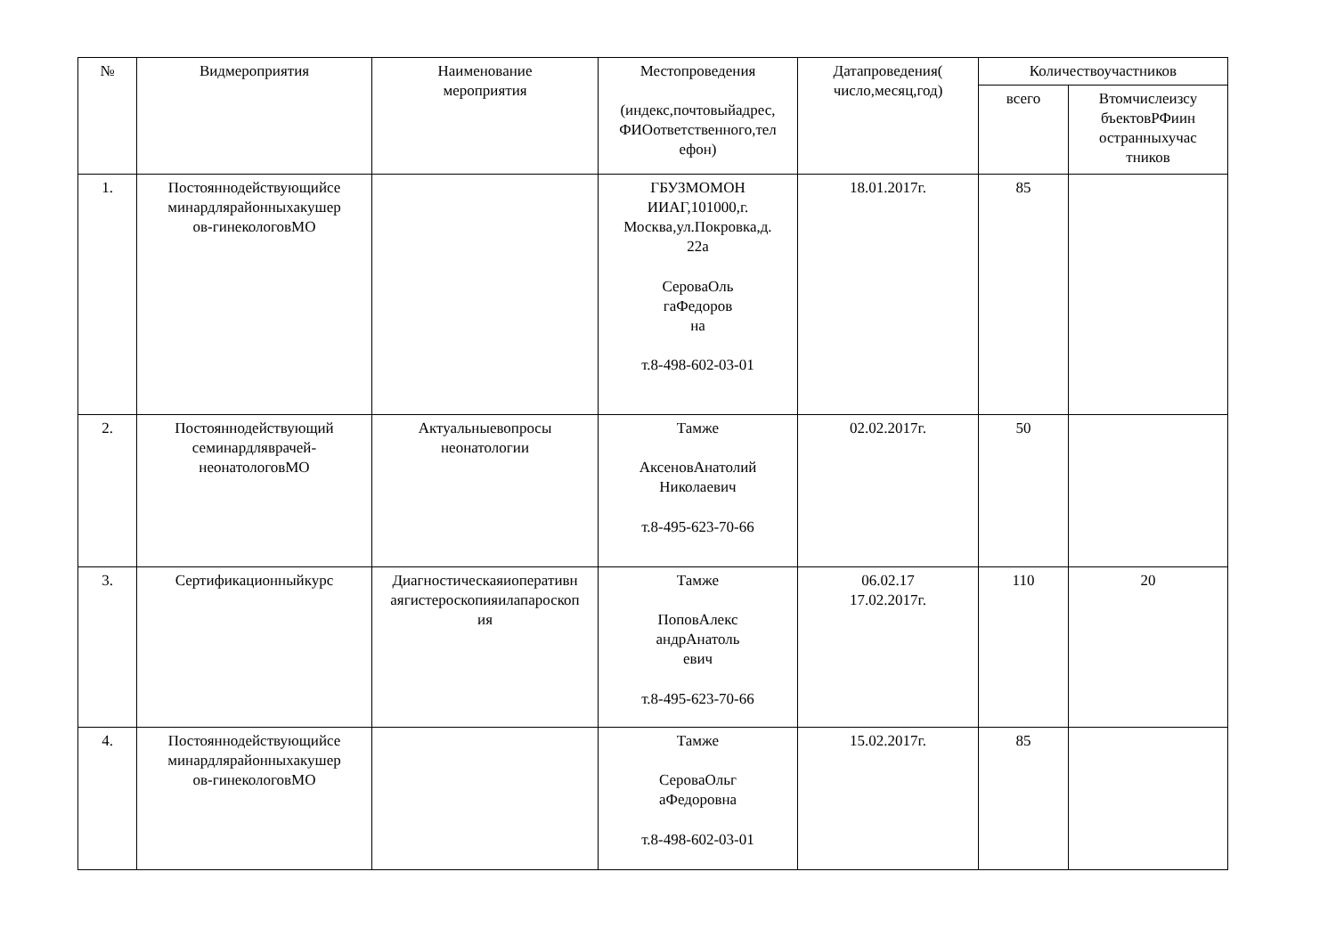| № | Видмероприятия | Наименование мероприятия | Местопроведения (индекс,почтовыйадрес, ФИОответственного,тел ефон) | Датапроведения( число,месяц,год) | Количествоучастников | |
| --- | --- | --- | --- | --- | --- | --- |
| | | | | | всего | Втомчислеизсу бъектовРФиин остранныхучас тников |
| 1. | Постояннодействующийсе минардлярайонныхакушер ов-гинекологовМО | | ГБУЗМОМОН ИИАГ,101000,г. Москва,ул.Покровка,д. 22а СероваОль гаФедоров на т.8-498-602-03-01 | 18.01.2017г. | 85 | |
| 2. | Постояннодействующий семинардляврачей- неонатологовМО | Актуальныевопросы неонатологии | Тамже АксеновАнатолий Николаевич т.8-495-623-70-66 | 02.02.2017г. | 50 | |
| 3. | Сертификационныйкурс | Диагностическаяиоперативн аягистероскопияилапароскоп ия | Тамже ПоповАлекс андрАнатоль евич т.8-495-623-70-66 | 06.02.17 17.02.2017г. | 110 | 20 |
| 4. | Постояннодействующийсе минардлярайонныхакушер ов-гинекологовМО | | Тамже СероваОльг аФедоровна т.8-498-602-03-01 | 15.02.2017г. | 85 | |